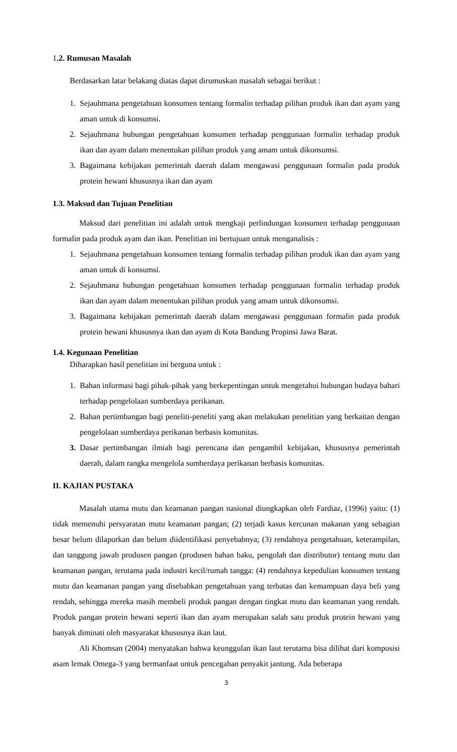1.2. Rumusan Masalah
Berdasarkan latar belakang diatas dapat dirumuskan masalah sebagai berikut :
1. Sejauhmana pengetahuan konsumen tentang formalin terhadap pilihan produk ikan dan ayam yang aman untuk di konsumsi.
2. Sejauhmana hubungan pengetahuan konsumen terhadap penggunaan formalin terhadap produk ikan dan ayam dalam menentukan pilihan produk yang amam untuk dikonsumsi.
3. Bagaimana kebijakan pemerintah daerah dalam mengawasi penggunaan formalin pada produk protein hewani khususnya ikan dan ayam
1.3. Maksud dan Tujuan Penelitian
Maksud dari penelitian ini adalah untuk mengkaji perlindungan konsumen terhadap penggunaan formalin pada produk ayam dan ikan. Penelitian ini bertujuan untuk menganalisis :
1. Sejauhmana pengetahuan konsumen tentang formalin terhadap pilihan produk ikan dan ayam yang aman untuk di konsumsi.
2. Sejauhmana hubungan pengetahuan konsumen terhadap penggunaan formalin terhadap produk ikan dan ayam dalam menentukan pilihan produk yang amam untuk dikonsumsi.
3. Bagaimana kebijakan pemerintah daerah dalam mengawasi penggunaan formalin pada produk protein hewani khususnya ikan dan ayam di Kota Bandung Propinsi Jawa Barat.
1.4. Kegunaan Penelitian
Diharapkan hasil penelitian ini berguna untuk :
1. Bahan informasi bagi pihak-pihak yang berkepentingan untuk mengetahui hubungan budaya bahari terhadap pengelolaan sumberdaya perikanan.
2. Bahan pertimbangan bagi peneliti-peneliti yang akan melakukan penelitian yang berkaitan dengan pengelolaan sumberdaya perikanan berbasis komunitas.
3. Dasar pertimbangan ilmiah bagi perencana dan pengambil kebijakan, khususnya pemerintah daerah, dalam rangka mengelola sumberdaya perikanan berbasis komunitas.
II. KAJIAN PUSTAKA
Masalah utama mutu dan keamanan pangan nasional diungkapkan oleh Fardiaz, (1996) yaitu: (1) tidak memenuhi persyaratan mutu keamanan pangan; (2) terjadi kasus kercunan makanan yang sebagian besar belum dilaporkan dan belum diidentifikasi penyebabnya; (3) rendahnya pengetahuan, keterampilan, dan tanggung jawab produsen pangan (produsen bahan baku, pengolah dan distributor) tentang mutu dan keamanan pangan, terutama pada industri kecil/rumah tangga: (4) rendahnya kepedulian konsumen tentang mutu dan keamanan pangan yang disebabkan pengetahuan yang terbatas dan kemampuan daya beli yang rendah, sehingga mereka masih membeli produk pangan dengan tingkat mutu dan keamanan yang rendah. Produk pangan protein hewani seperti ikan dan ayam merupakan salah satu produk protein hewani yang banyak diminati oleh masyarakat khususnya ikan laut.
Ali Khomsan (2004) menyatakan bahwa keunggulan ikan laut terutama bisa dilihat dari komposisi asam lemak Omega-3 yang bermanfaat untuk pencegahan penyakit jantung. Ada beberapa
3